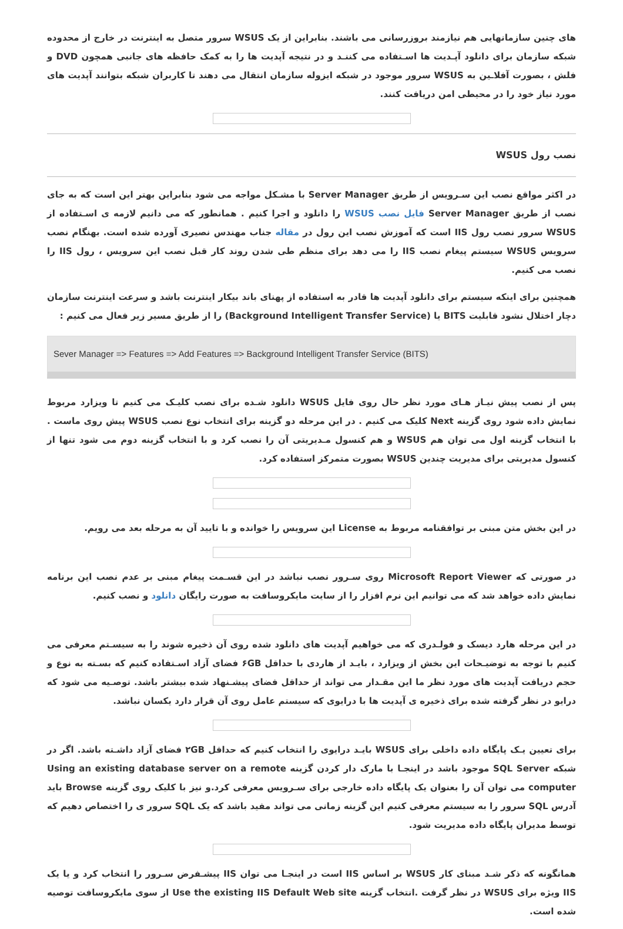های چنین سازمانهایی هم نیازمند بروزرسانی می باشند. بنابراین از یک WSUS سرور متصل به اینترنت در خارج از محدوده شبکه سازمان برای دانلود آپـدیت ها اسـتفاده می کننـد و در نتیجه آپدیت ها را به کمک حافظه های جانبی همچون DVD و فلش ، بصورت آفلاـین به WSUS سرور موجود در شبکه ایزوله سازمان انتقال می دهند تا کاربران شبکه بتوانند آپدیت های مورد نیاز خود را در محیطی امن دریافت کنند.
نصب رول WSUS
در اکثر مواقع نصب این سـرویس از طریق Server Manager با مشـکل مواجه می شود بنابراین بهتر این است که به جای نصب از طریق Server Manager فایل نصب WSUS را دانلود و اجرا کنیم . همانطور که می دانیم لازمه ی اسـتفاده از WSUS سرور نصب رول IIS است که آموزش نصب این رول در مقاله جناب مهندس نصیری آورده شده است. بهنگام نصب سرویس WSUS سیستم پیغام نصب IIS را می دهد برای منظم طی شدن روند کار قبل نصب این سرویس ، رول IIS را نصب می کنیم.
همچنین برای اینکه سیستم برای دانلود آپدیت ها قادر به استفاده از پهنای باند بیکار اینترنت باشد و سرعت اینترنت سازمان دچار اختلال نشود قابلیت BITS یا (Background Intelligent Transfer Service) را از طریق مسیر زیر فعال می کنیم :
Sever Manager => Features => Add Features => Background Intelligent Transfer Service (BITS)
پس از نصب پیش نیـاز هـای مورد نظر حال روی فایل WSUS دانلود شـده برای نصب کلیـک می کنیم تا ویزارد مربوط نمایش داده شود روی گزینه Next کلیک می کنیم . در این مرحله دو گزینه برای انتخاب نوع نصب WSUS پیش روی ماست . با انتخاب گزینه اول می توان هم WSUS و هم کنسول مـدیریتی آن را نصب کرد و با انتخاب گزینه دوم می شود تنها از کنسول مدیریتی برای مدیریت چندین WSUS بصورت متمرکز استفاده کرد.
در این بخش متن مبنی بر توافقنامه مربوط به License این سرویس را خوانده و با تایید آن به مرحله بعد می رویم.
در صورتی که Microsoft Report Viewer روی سـرور نصب نباشد در این قسـمت پیغام مبنی بر عدم نصب این برنامه نمایش داده خواهد شد که می توانیم این نرم افزار را از سایت مایکروسافت به صورت رایگان دانلود و نصب کنیم.
در این مرحله هارد دیسک و فولـدری که می خواهیم آپدیت های دانلود شده روی آن ذخیره شوند را به سیسـتم معرفی می کنیم با توجه به توضیـحات این بخش از ویزارد ، بایـد از هاردی با حداقل ۶GB فضای آزاد اسـتفاده کنیم که بسـته به نوع و حجم دریافت آپدیت های مورد نظر ما این مقـدار می تواند از حداقل فضای پیشـنهاد شده بیشتر باشد. توصـیه می شود که درایو در نظر گرفته شده برای ذخیره ی آپدیت ها با درایوی که سیستم عامل روی آن قرار دارد یکسان نباشد.
برای تعیین یـک پایگاه داده داخلی برای WSUS بایـد درایوی را انتخاب کنیم که حداقل ۲GB فضای آزاد داشـته باشد. اگر در شبکه SQL Server موجود باشد در اینجـا با مارک دار کردن گزینه Using an existing database server on a remote computer می توان آن را بعنوان یک پایگاه داده خارجی برای سـرویس معرفی کرد.و نیز با کلیک روی گزینه Browse باید آدرس SQL سرور را به سیستم معرفی کنیم این گزینه زمانی می تواند مفید باشد که یک SQL سرور ی را اختصاص دهیم که توسط مدیران پایگاه داده مدیریت شود.
همانگونه که ذکر شـد مبنای کار WSUS بر اساس IIS است در اینجـا می توان IIS پیشـفرض سـرور را انتخاب کرد و یا یک IIS ویژه برای WSUS در نظر گرفت .انتخاب گزینه Use the existing IIS Default Web site از سوی مایکروسافت توصیه شده است.